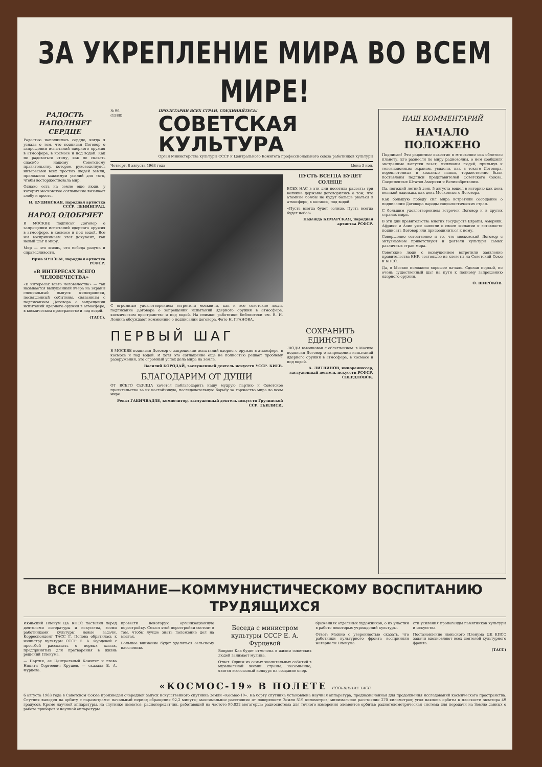ЗА УКРЕПЛЕНИЕ МИРА ВО ВСЕМ МИРЕ!
РАДОСТЬ НАПОЛНЯЕТ СЕРДЦЕ
Радостью наполнилось сердце, когда я узнала о том, что подписан Договор о запрещении испытаний ядерного оружия в атмосфере, в космосе и под водой. Как не радоваться этому, как не сказать спасибо нашему Советскому правительству, которое, руководствуясь интересами всех простых людей земли, приложило максимум усилий для того, чтобы восторжествовала мир.
Однако есть на земле еще люди, у которых московское соглашение вызывает злобу и ярость.
Н. ДУДИНСКАЯ, народная артистка СССР. ЛЕНИНГРАД.
НАРОД ОДОБРЯЕТ
В МОСКВЕ подписан Договор о запрещении испытаний ядерного оружия в атмосфере, в космосе и под водой. Все мы воспринимаем этот документ, как новый шаг к миру.
Мир — это жизнь, это победа разума и справедливости.
Ирма ЯУНЗЕМ, народная артистка РСФСР.
«В ИНТЕРЕСАХ ВСЕГО ЧЕЛОВЕЧЕСТВА»
«В интересах всего человечества» — так называется выпущенный вчера на экраны специальный выпуск кинохроники, посвященный событиям, связанным с подписанием Договора о запрещении испытаний ядерного оружия в атмосфере, в космическом пространстве и под водой.
(ТАСС).
№ 96
(1588)
ПРОЛЕТАРИИ ВСЕХ СТРАН, СОЕДИНЯЙТЕСЬ!
СОВЕТСКАЯ
КУЛЬТУРА
Орган Министерства культуры СССР и Центрального Комитета профессионального союза работников культуры
Четверг, 8 августа 1963 года Цена 3 коп.
С огромным удовлетворением встретили москвичи, как и все советские люди, подписание Договора о запрещении испытаний ядерного оружия в атмосфере, космическом пространстве и под водой. На снимке: работники Библиотеки им. В. И. Ленина обсуждают коммюнике о подписании договора. Фото Н. ГРАНОВА.
ПУСТЬ ВСЕГДА БУДЕТ СОЛНЦЕ
ВСЕХ НАС в эти дни посетила радость: три великие державы договорились о том, что атомные бомбы не будут больше рваться в атмосфере, в космосе, под водой.
«Пусть всегда будет солнце, Пусть всегда будет небо!»
Надежда КЕМАРСКАЯ, народная артистка РСФСР.
ПЕРВЫЙ ШАГ
В МОСКВЕ подписан Договор о запрещении испытаний ядерного оружия в атмосфере, в космосе и под водой. И хотя это соглашение еще не полностью решает проблему разоружения, это огромный успех дела мира на земле.
Василий БОРОДАЙ, заслуженный деятель искусств УССР. КИЕВ.
БЛАГОДАРИМ ОТ ДУШИ
ОТ ВСЕГО СЕРДЦА хочется поблагодарить нашу мудрую партию и Советское правительство за их настойчивую, последовательную борьбу за торжество мира во всем мире.
Реваз ГАБИЧВАДЗЕ, композитор, заслуженный деятель искусств Грузинской ССР. ТБИЛИСИ.
СОХРАНИТЬ ЕДИНСТВО
ЛЮДИ взволнован с облегчением: в Москве подписан Договор о запрещении испытаний ядерного оружия в атмосфере, в космосе и под водой.
А. ЛИТВИНОВ, кинорежиссер, заслуженный деятель искусств РСФСР. СВЕРДЛОВСК.
НАШ КОММЕНТАРИЙ
НАЧАЛО ПОЛОЖЕНО
Подписан! Это радостное известие в мгновение ока облетело планету. Его разнесли по миру радиоволны, о нем сообщили экстренные выпуски газет, миллионы людей, прильнув к телевизионным экранам, увидели, как в тексте Договора, переплетенных в кожаные папки, торжественно были поставлены подписи представителей Советского Союза, Соединенных Штатов Америки и Великобритании.
Да, погожий летний день 5 августа вошел в историю как день великой надежды, как день Московского Договора.
Как большую победу сил мира встретили сообщение о подписании Договора народы социалистических стран.
С большим удовлетворением встречен Договор и в других странах мира.
В эти дни правительства многих государств Европы, Америки, Африки и Азии уже заявили о своем желании и готовности подписать Договор или присоединиться к нему.
Совершенно естественно и то, что московский Договор с энтузиазмом приветствуют и деятели культуры самых различных стран мира.
Советские люди с возмущением встретили заявление правительства КНР, состоящее из клеветы на Советский Союз и КПСС.
Да, в Москве положено хорошее начало. Сделан первый, но очень существенный шаг на пути к полному запрещению ядерного оружия.
О. ШИРОКОВ.
ВСЕ ВНИМАНИЕ—КОММУНИСТИЧЕСКОМУ ВОСПИТАНИЮ ТРУДЯЩИХСЯ
Июньский Пленум ЦК КПСС поставил перед деятелями литературы и искусства, всеми работниками культуры новые задачи. Корреспондент ТАСС Г. Попова обратилась к министру культуры СССР Е. А. Фурцевой с просьбой рассказать о первых шагах, предпринятых для претворения в жизнь решений Пленума.
— Партия, ее Центральный Комитет и глава Никита Сергеевич Хрущев, — сказала Е. А. Фурцева.
провести некоторую организационную перестройку. Смысл этой перестройки состоит в том, чтобы лучше знать положение дел на местах.
Большое внимание будет уделяться сельскому населению.
Беседа с министром культуры СССР Е. А. Фурцевой
Вопрос: Как будет отмечена в жизни советских людей занимает музыка.
Ответ: Одним из самых значительных событий в музыкальной жизни страны, несомненно, явится всесоюзный конкурс на создание опер.
бражениях отдельных художников, о их участии в работе некоторых учреждений культуры.
Ответ: Можно с уверенностью сказать, что работники культурного фронта восприняли материалы Пленума.
сти усиления пропаганды памятников культуры и искусства.
Постановление июньского Пленума ЦК КПСС задачи вдохновляют всех деятелей культурного фронта.
(ТАСС)
«КОСМОС-19» В ПОЛЕТЕ СООБЩЕНИЕ ТАСС
6 августа 1963 года в Советском Союзе произведен очередной запуск искусственного спутника Земли «Космос-19». На борту спутника установлена научная аппаратура, предназначенная для продолжения исследований космического пространства. Спутник выведен на орбиту с параметрами: начальный период обращения 92,2 минуты; максимальное расстояние от поверхности Земли 519 километров; минимальное расстояние 270 километров; угол наклона орбиты к плоскости экватора 49 градусов. Кроме научной аппаратуры, на спутнике имеются: радиопередатчик, работающий на частоте 90,022 мегагерца; радиосистема для точного измерения элементов орбиты; радиотелеметрическая система для передачи на Землю данных о работе приборов и научной аппаратуры.